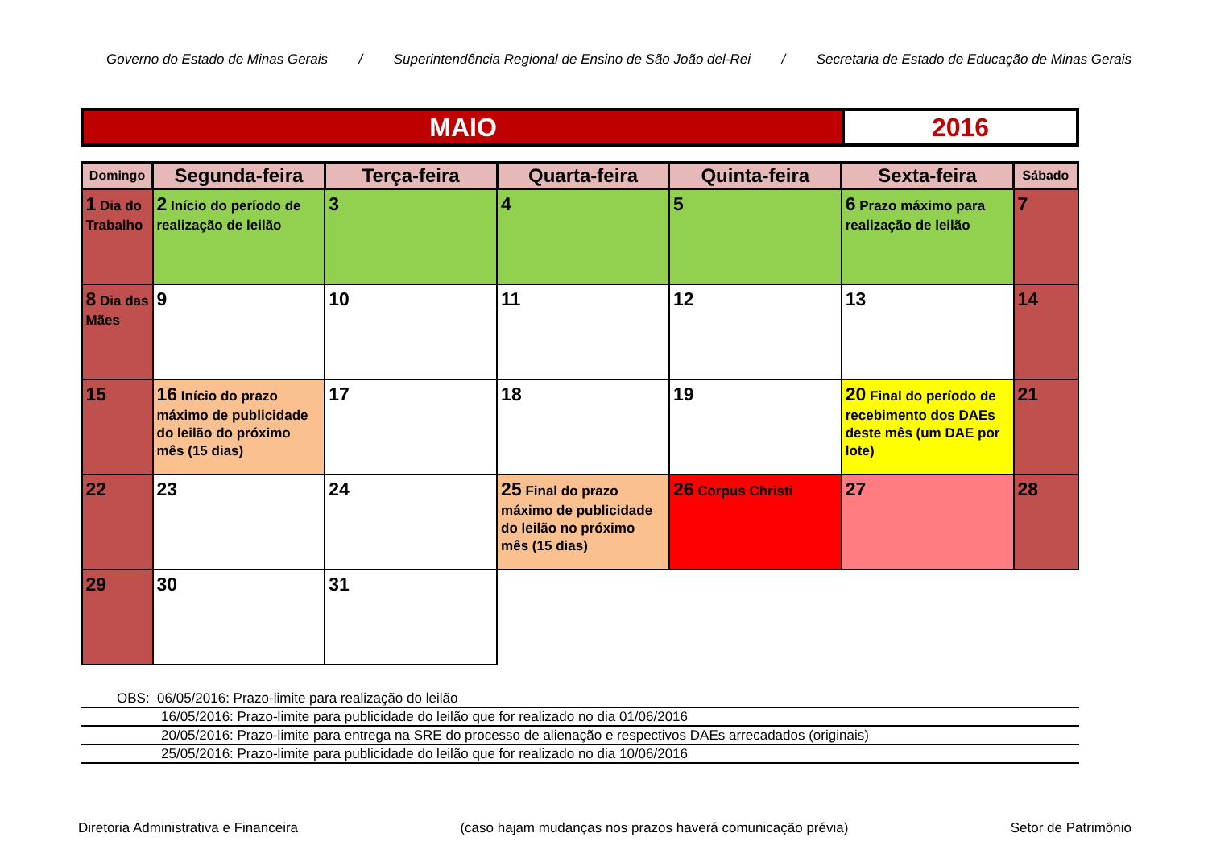Governo do Estado de Minas Gerais / Superintendência Regional de Ensino de São João del-Rei / Secretaria de Estado de Educação de Minas Gerais
| MAIO | 2016 |
| Domingo | Segunda-feira | Terça-feira | Quarta-feira | Quinta-feira | Sexta-feira | Sábado |
| --- | --- | --- | --- | --- | --- | --- |
| 1 Dia do Trabalho | 2 Início do período de realização de leilão | 3 | 4 | 5 | 6 Prazo máximo para realização de leilão | 7 |
| 8 Dia das Mães | 9 | 10 | 11 | 12 | 13 | 14 |
| 15 | 16 Início do prazo máximo de publicidade do leilão do próximo mês (15 dias) | 17 | 18 | 19 | 20 Final do período de recebimento dos DAEs deste mês (um DAE por lote) | 21 |
| 22 | 23 | 24 | 25 Final do prazo máximo de publicidade do leilão no próximo mês (15 dias) | 26 Corpus Christi | 27 | 28 |
| 29 | 30 | 31 | | | | |
OBS: 06/05/2016: Prazo-limite para realização do leilão
16/05/2016: Prazo-limite para publicidade do leilão que for realizado no dia 01/06/2016
20/05/2016: Prazo-limite para entrega na SRE do processo de alienação e respectivos DAEs arrecadados (originais)
25/05/2016: Prazo-limite para publicidade do leilão que for realizado no dia 10/06/2016
Diretoria Administrativa e Financeira (caso hajam mudanças nos prazos haverá comunicação prévia) Setor de Patrimônio